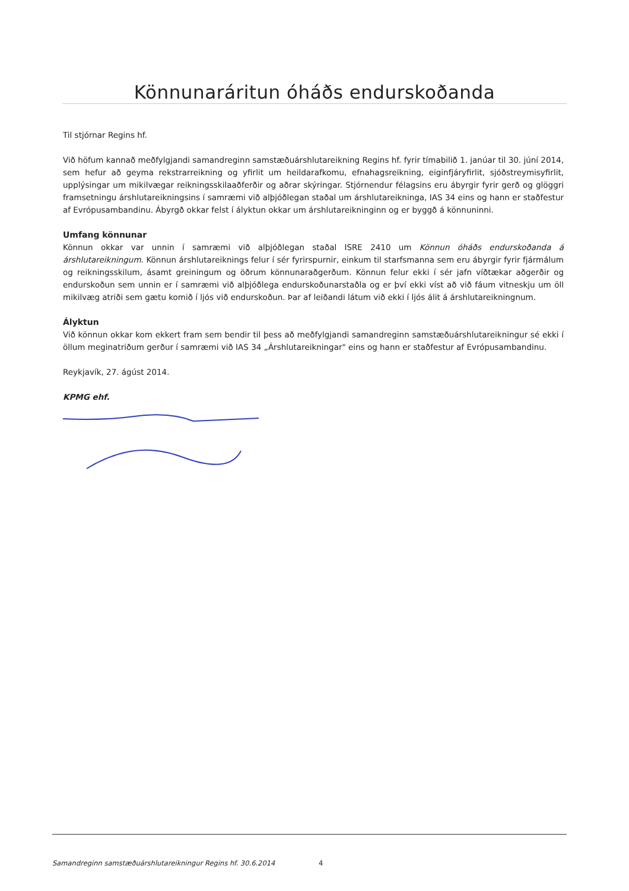Könnunaráritun óháðs endurskoðanda
Til stjórnar Regins hf.
Við höfum kannað meðfylgjandi samandreginn samstæðuárshlutareikning Regins hf. fyrir tímabilið 1. janúar til 30. júní 2014, sem hefur að geyma rekstrarreikning og yfirlit um heildarafkomu, efnahagsreikning, eiginfjáryfirlit, sjóðstreymisyfirlit, upplýsingar um mikilvægar reikningsskilaaðferðir og aðrar skýringar. Stjórnendur félagsins eru ábyrgir fyrir gerð og glöggri framsetningu árshlutareikningsins í samræmi við alþjóðlegan staðal um árshlutareikninga, IAS 34 eins og hann er staðfestur af Evrópusambandinu. Ábyrgð okkar felst í ályktun okkar um árshlutareikninginn og er byggð á könnuninni.
Umfang könnunar
Könnun okkar var unnin í samræmi við alþjóðlegan staðal ISRE 2410 um Könnun óháðs endurskoðanda á árshlutareikningum. Könnun árshlutareiknings felur í sér fyrirspurnir, einkum til starfsmanna sem eru ábyrgir fyrir fjármálum og reikningsskilum, ásamt greiningum og öðrum könnunaraðgerðum. Könnun felur ekki í sér jafn víðtækar aðgerðir og endurskoðun sem unnin er í samræmi við alþjóðlega endurskoðunarstaðla og er því ekki víst að við fáum vitneskju um öll mikilvæg atriði sem gætu komið í ljós við endurskoðun. Þar af leiðandi látum við ekki í ljós álit á árshlutareikningnum.
Ályktun
Við könnun okkar kom ekkert fram sem bendir til þess að meðfylgjandi samandreginn samstæðuárshlutareikningur sé ekki í öllum meginatriðum gerður í samræmi við IAS 34 „Árshlutareikningar" eins og hann er staðfestur af Evrópusambandinu.
Reykjavík, 27. ágúst 2014.
KPMG ehf.
Samandreginn samstæðuárshlutareikningur Regins hf. 30.6.2014 4